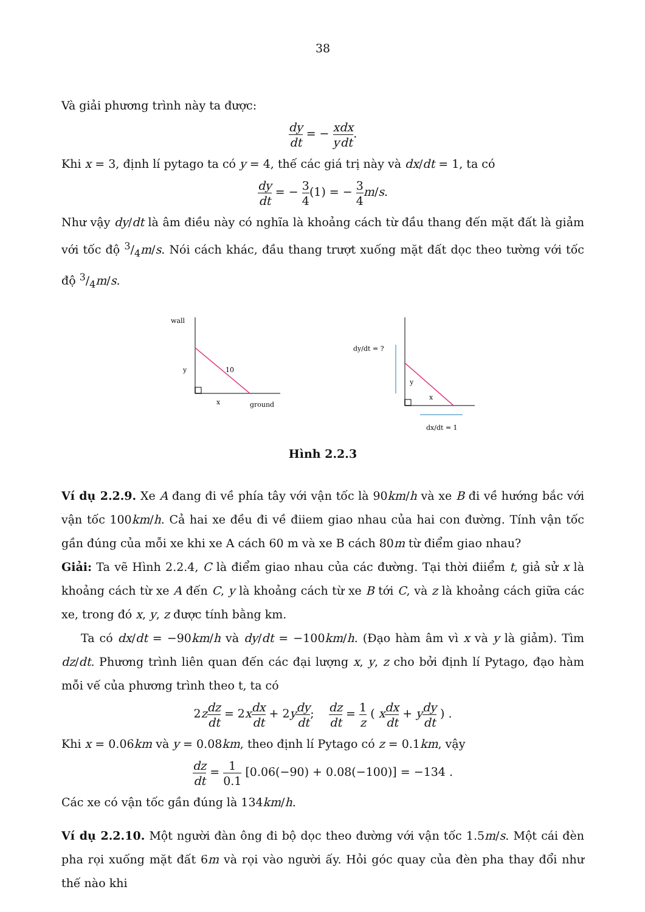38
Và giải phương trình này ta được:
dy dt = − x y dx dt.
Khi x = 3, định lí pytago ta có y = 4, thế các giá trị này và dx/dt = 1, ta có
dy dt = − 3 4(1) = − 3 4 m/s.
Như vậy dy/dt là âm điều này có nghĩa là khoảng cách từ đầu thang đến mặt đất là giảm với tốc độ 3/4m/s. Nói cách khác, đầu thang trượt xuống mặt đất dọc theo tường với tốc độ 3/4m/s.
wall
10
y
x
ground
dy/dt = ?
y
x
dx/dt = 1
Hình 2.2.3
Ví dụ 2.2.9. Xe A đang đi về phía tây với vận tốc là 90km/h và xe B đi về hướng bắc với vận tốc 100km/h. Cả hai xe đều đi về điiem giao nhau của hai con đường. Tính vận tốc gần đúng của mỗi xe khi xe A cách 60 m và xe B cách 80m từ điểm giao nhau?
Giải: Ta vẽ Hình 2.2.4, C là điểm giao nhau của các đường. Tại thời điiểm t, giả sử x là khoảng cách từ xe A đến C, y là khoảng cách từ xe B tới C, và z là khoảng cách giữa các xe, trong đó x, y, z được tính bằng km.
Ta có dx/dt = −90km/h và dy/dt = −100km/h. (Đạo hàm âm vì x và y là giảm). Tìm dz/dt. Phương trình liên quan đến các đại lượng x, y, z cho bởi định lí Pytago, đạo hàm mỗi vế của phương trình theo t, ta có
2zdz dt = 2xdx dt + 2ydy dt; dz dt = 1 z ( xdx dt + ydy dt ) .
Khi x = 0.06km và y = 0.08km, theo định lí Pytago có z = 0.1km, vậy
dz dt = 1 0.1 [0.06(−90) + 0.08(−100)] = −134 .
Các xe có vận tốc gần đúng là 134km/h.
Ví dụ 2.2.10. Một người đàn ông đi bộ dọc theo đường với vận tốc 1.5m/s. Một cái đèn pha rọi xuống mặt đất 6m và rọi vào người ấy. Hỏi góc quay của đèn pha thay đổi như thế nào khi